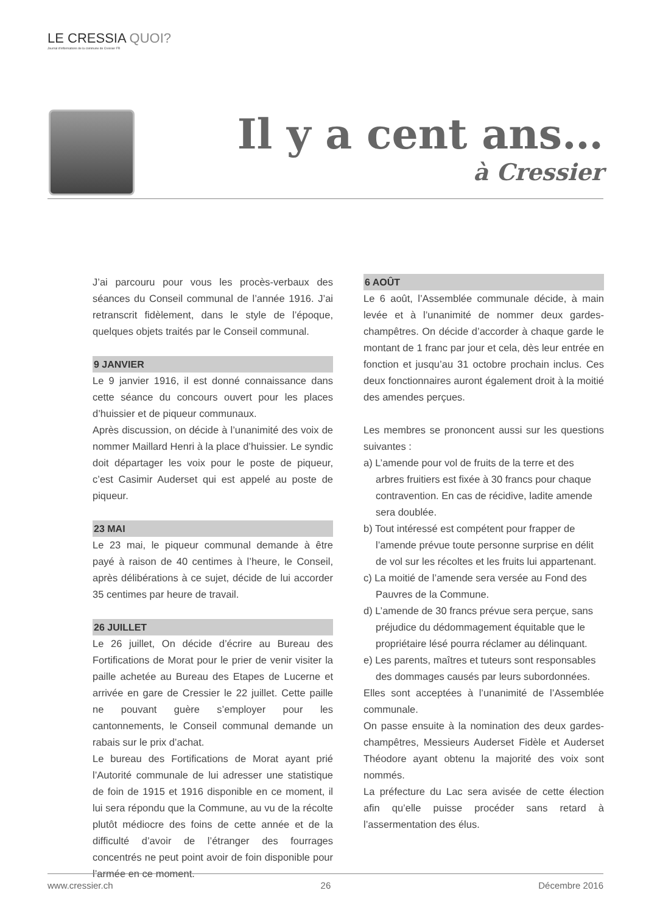LE CRESSIA QUOI?
Journal d'informations de la commune de Cressier FR
Il y a cent ans…
à Cressier
J’ai parcouru pour vous les procès-verbaux des séances du Conseil communal de l’année 1916. J’ai retranscrit fidèlement, dans le style de l’époque, quelques objets traités par le Conseil communal.
9 JANVIER
Le 9 janvier 1916, il est donné connaissance dans cette séance du concours ouvert pour les places d’huissier et de piqueur communaux.
Après discussion, on décide à l’unanimité des voix de nommer Maillard Henri à la place d’huissier. Le syndic doit départager les voix pour le poste de piqueur, c’est Casimir Auderset qui est appelé au poste de piqueur.
23 MAI
Le 23 mai, le piqueur communal demande à être payé à raison de 40 centimes à l’heure, le Conseil, après délibérations à ce sujet, décide de lui accorder 35 centimes par heure de travail.
26 JUILLET
Le 26 juillet, On décide d’écrire au Bureau des Fortifications de Morat pour le prier de venir visiter la paille achetée au Bureau des Etapes de Lucerne et arrivée en gare de Cressier le 22 juillet. Cette paille ne pouvant guère s’employer pour les cantonnements, le Conseil communal demande un rabais sur le prix d’achat.
Le bureau des Fortifications de Morat ayant prié l’Autorité communale de lui adresser une statistique de foin de 1915 et 1916 disponible en ce moment, il lui sera répondu que la Commune, au vu de la récolte plutôt médiocre des foins de cette année et de la difficulté d’avoir de l’étranger des fourrages concentrés ne peut point avoir de foin disponible pour l’armée en ce moment.
6 AOÛT
Le 6 août, l’Assemblée communale décide, à main levée et à l’unanimité de nommer deux gardes-champêtres. On décide d’accorder à chaque garde le montant de 1 franc par jour et cela, dès leur entrée en fonction et jusqu’au 31 octobre prochain inclus. Ces deux fonctionnaires auront également droit à la moitié des amendes perçues.
Les membres se prononcent aussi sur les questions suivantes :
a) L’amende pour vol de fruits de la terre et des arbres fruitiers est fixée à 30 francs pour chaque contravention. En cas de récidive, ladite amende sera doublée.
b) Tout intéressé est compétent pour frapper de l’amende prévue toute personne surprise en délit de vol sur les récoltes et les fruits lui appartenant.
c) La moitié de l’amende sera versée au Fond des Pauvres de la Commune.
d) L’amende de 30 francs prévue sera perçue, sans préjudice du dédommagement équitable que le propriétaire lésé pourra réclamer au délinquant.
e) Les parents, maîtres et tuteurs sont responsables des dommages causés par leurs subordonnées.
Elles sont acceptées à l’unanimité de l’Assemblée communale.
On passe ensuite à la nomination des deux gardes-champêtres, Messieurs Auderset Fidèle et Auderset Théodore ayant obtenu la majorité des voix sont nommés.
La préfecture du Lac sera avisée de cette élection afin qu’elle puisse procéder sans retard à l’assermentation des élus.
www.cressier.ch 26 Décembre 2016